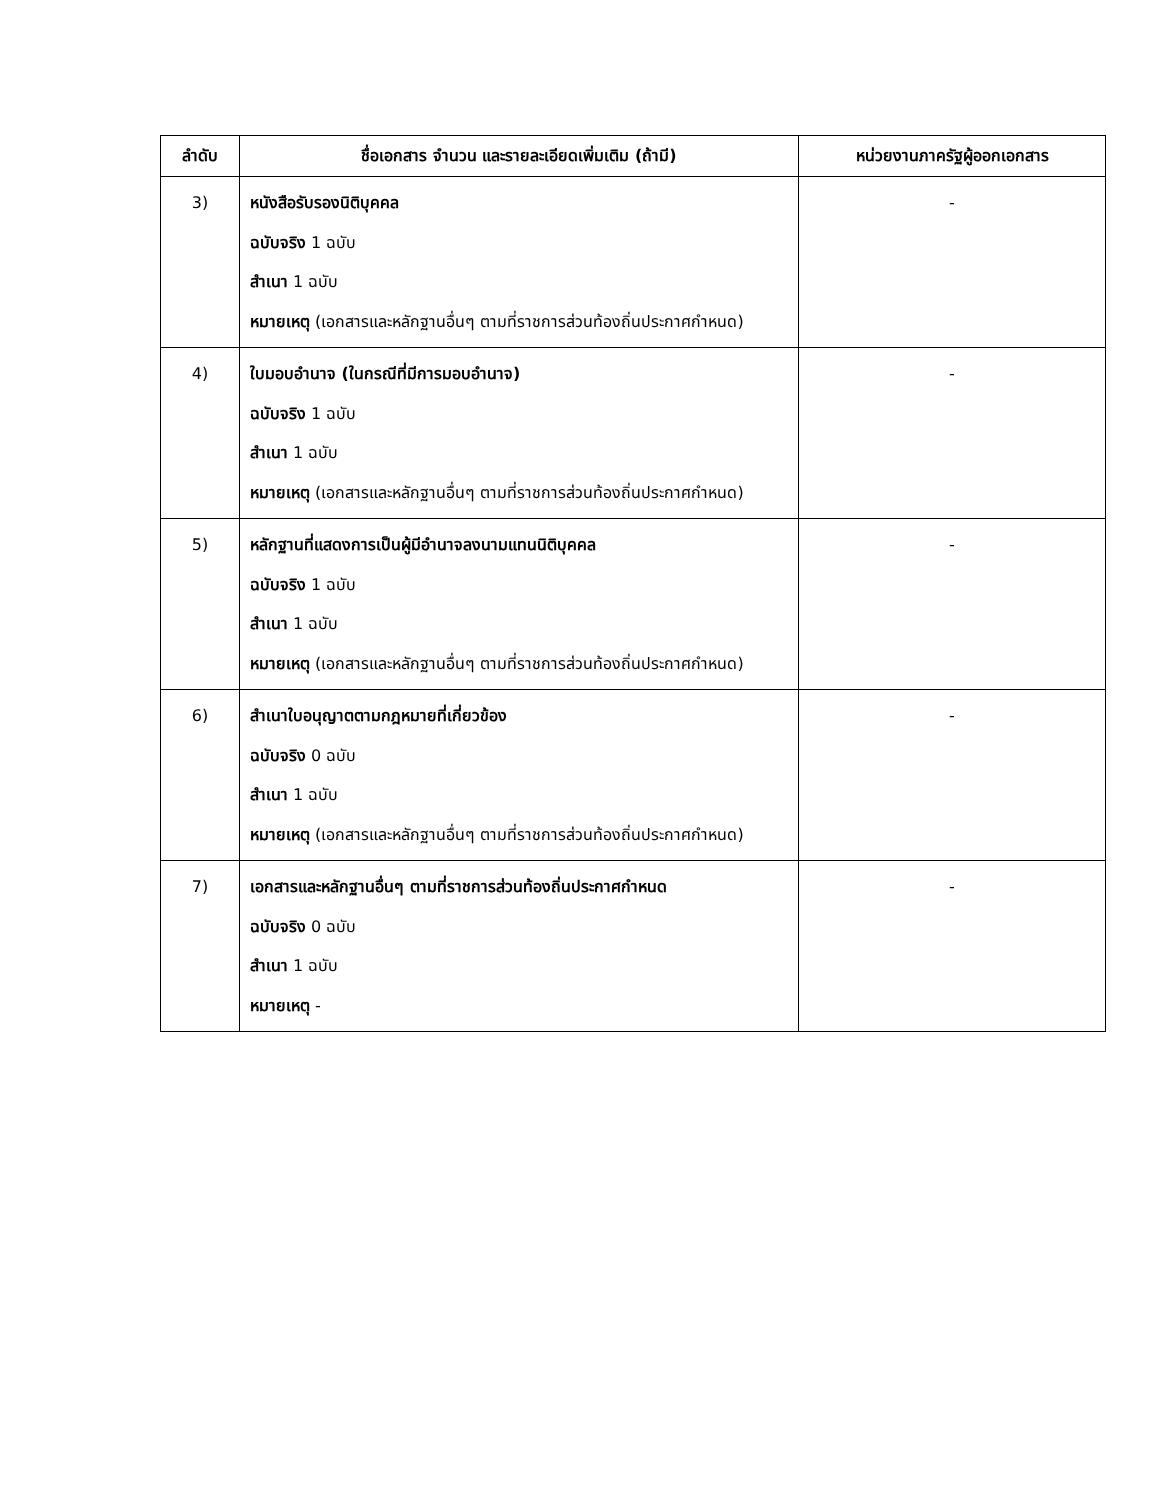| ลำดับ | ชื่อเอกสาร จำนวน และรายละเอียดเพิ่มเติม (ถ้ามี) | หน่วยงานภาครัฐผู้ออกเอกสาร |
| --- | --- | --- |
| 3) | หนังสือรับรองนิติบุคคล ฉบับจริง 1 ฉบับ สำเนา 1 ฉบับ หมายเหตุ (เอกสารและหลักฐานอื่นๆ ตามที่ราชการส่วนท้องถิ่นประกาศกำหนด) | - |
| 4) | ใบมอบอำนาจ (ในกรณีที่มีการมอบอำนาจ) ฉบับจริง 1 ฉบับ สำเนา 1 ฉบับ หมายเหตุ (เอกสารและหลักฐานอื่นๆ ตามที่ราชการส่วนท้องถิ่นประกาศกำหนด) | - |
| 5) | หลักฐานที่แสดงการเป็นผู้มีอำนาจลงนามแทนนิติบุคคล ฉบับจริง 1 ฉบับ สำเนา 1 ฉบับ หมายเหตุ (เอกสารและหลักฐานอื่นๆ ตามที่ราชการส่วนท้องถิ่นประกาศกำหนด) | - |
| 6) | สำเนาใบอนุญาตตามกฎหมายที่เกี่ยวข้อง ฉบับจริง 0 ฉบับ สำเนา 1 ฉบับ หมายเหตุ (เอกสารและหลักฐานอื่นๆ ตามที่ราชการส่วนท้องถิ่นประกาศกำหนด) | - |
| 7) | เอกสารและหลักฐานอื่นๆ ตามที่ราชการส่วนท้องถิ่นประกาศกำหนด ฉบับจริง 0 ฉบับ สำเนา 1 ฉบับ หมายเหตุ - | - |